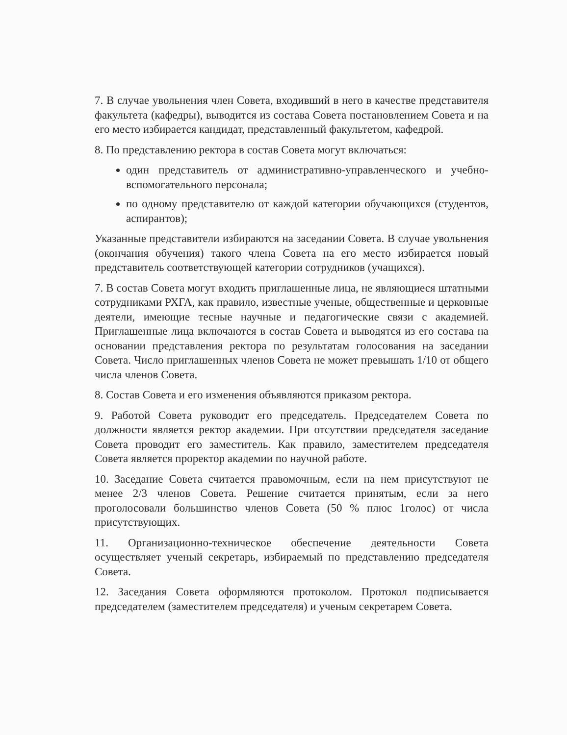7. В случае увольнения член Совета, входивший в него в качестве представителя факультета (кафедры), выводится из состава Совета постановлением Совета и на его место избирается кандидат, представленный факультетом, кафедрой.
8. По представлению ректора в состав Совета могут включаться:
один представитель от административно-управленческого и учебно-вспомогательного персонала;
по одному представителю от каждой категории обучающихся (студентов, аспирантов);
Указанные представители избираются на заседании Совета. В случае увольнения (окончания обучения) такого члена Совета на его место избирается новый представитель соответствующей категории сотрудников (учащихся).
7. В состав Совета могут входить приглашенные лица, не являющиеся штатными сотрудниками РХГА, как правило, известные ученые, общественные и церковные деятели, имеющие тесные научные и педагогические связи с академией. Приглашенные лица включаются в состав Совета и выводятся из его состава на основании представления ректора по результатам голосования на заседании Совета. Число приглашенных членов Совета не может превышать 1/10 от общего числа членов Совета.
8. Состав Совета и его изменения объявляются приказом ректора.
9. Работой Совета руководит его председатель. Председателем Совета по должности является ректор академии. При отсутствии председателя заседание Совета проводит его заместитель. Как правило, заместителем председателя Совета является проректор академии по научной работе.
10. Заседание Совета считается правомочным, если на нем присутствуют не менее 2/3 членов Совета. Решение считается принятым, если за него проголосовали большинство членов Совета (50 % плюс 1голос) от числа присутствующих.
11. Организационно-техническое обеспечение деятельности Совета осуществляет ученый секретарь, избираемый по представлению председателя Совета.
12. Заседания Совета оформляются протоколом. Протокол подписывается председателем (заместителем председателя) и ученым секретарем Совета.